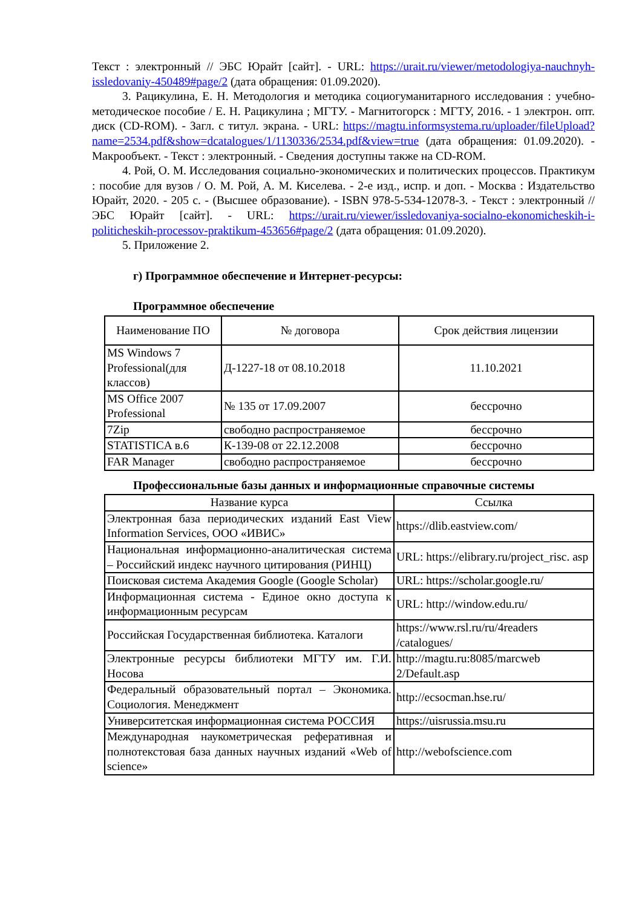Текст : электронный // ЭБС Юрайт [сайт]. - URL: https://urait.ru/viewer/metodologiya-nauchnyh-issledovaniy-450489#page/2 (дата обращения: 01.09.2020).
3. Рацикулина, Е. Н. Методология и методика социогуманитарного исследования : учебно-методическое пособие / Е. Н. Рацикулина ; МГТУ. - Магнитогорск : МГТУ, 2016. - 1 электрон. опт. диск (CD-ROM). - Загл. с титул. экрана. - URL: https://magtu.informsystema.ru/uploader/fileUpload?name=2534.pdf&show=dcatalogues/1/1130336/2534.pdf&view=true (дата обращения: 01.09.2020). - Макрообъект. - Текст : электронный. - Сведения доступны также на CD-ROM.
4. Рой, О. М. Исследования социально-экономических и политических процессов. Практикум : пособие для вузов / О. М. Рой, А. М. Киселева. - 2-е изд., испр. и доп. - Москва : Издательство Юрайт, 2020. - 205 с. - (Высшее образование). - ISBN 978-5-534-12078-3. - Текст : электронный // ЭБС Юрайт [сайт]. - URL: https://urait.ru/viewer/issledovaniya-socialno-ekonomicheskih-i-politicheskih-processov-praktikum-453656#page/2 (дата обращения: 01.09.2020).
5. Приложение 2.
г) Программное обеспечение и Интернет-ресурсы:
Программное обеспечение
| Наименование ПО | № договора | Срок действия лицензии |
| --- | --- | --- |
| MS Windows 7 Professional(для классов) | Д-1227-18 от 08.10.2018 | 11.10.2021 |
| MS Office 2007 Professional | № 135 от 17.09.2007 | бессрочно |
| 7Zip | свободно распространяемое | бессрочно |
| STATISTICA в.6 | К-139-08 от 22.12.2008 | бессрочно |
| FAR Manager | свободно распространяемое | бессрочно |
Профессиональные базы данных и информационные справочные системы
| Название курса | Ссылка |
| --- | --- |
| Электронная база периодических изданий East View Information Services, ООО «ИВИС» | https://dlib.eastview.com/ |
| Национальная информационно-аналитическая система – Российский индекс научного цитирования (РИНЦ) | URL: https://elibrary.ru/project_risc. asp |
| Поисковая система Академия Google (Google Scholar) | URL: https://scholar.google.ru/ |
| Информационная система - Единое окно доступа к информационным ресурсам | URL: http://window.edu.ru/ |
| Российская Государственная библиотека. Каталоги | https://www.rsl.ru/ru/4readers /catalogues/ |
| Электронные ресурсы библиотеки МГТУ им. Г.И. Носова | http://magtu.ru:8085/marcweb 2/Default.asp |
| Федеральный образовательный портал – Экономика. Социология. Менеджмент | http://ecsocman.hse.ru/ |
| Университетская информационная система РОССИЯ | https://uisrussia.msu.ru |
| Международная наукометрическая реферативная и полнотекстовая база данных научных изданий «Web of science» | http://webofscience.com |